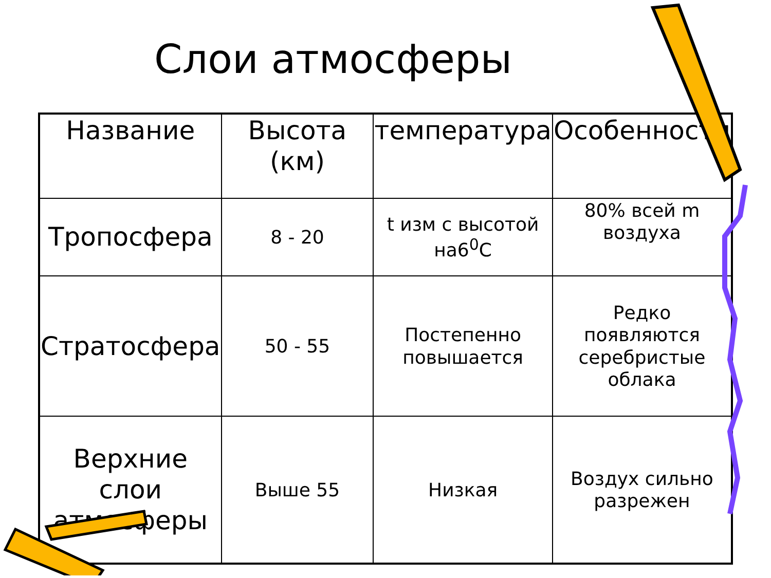Слои атмосферы
| Название | Высота (км) | температура | Особенности |
| Тропосфера | 8 - 20 | t изм с высотой на6<sup>0</sup>С | 80% всей m воздуха |
| Стратосфера | 50 - 55 | Постепенно повышается | Редко появляются серебристые облака |
| Верхние слои атмосферы | Выше 55 | Низкая | Воздух сильно разрежен |